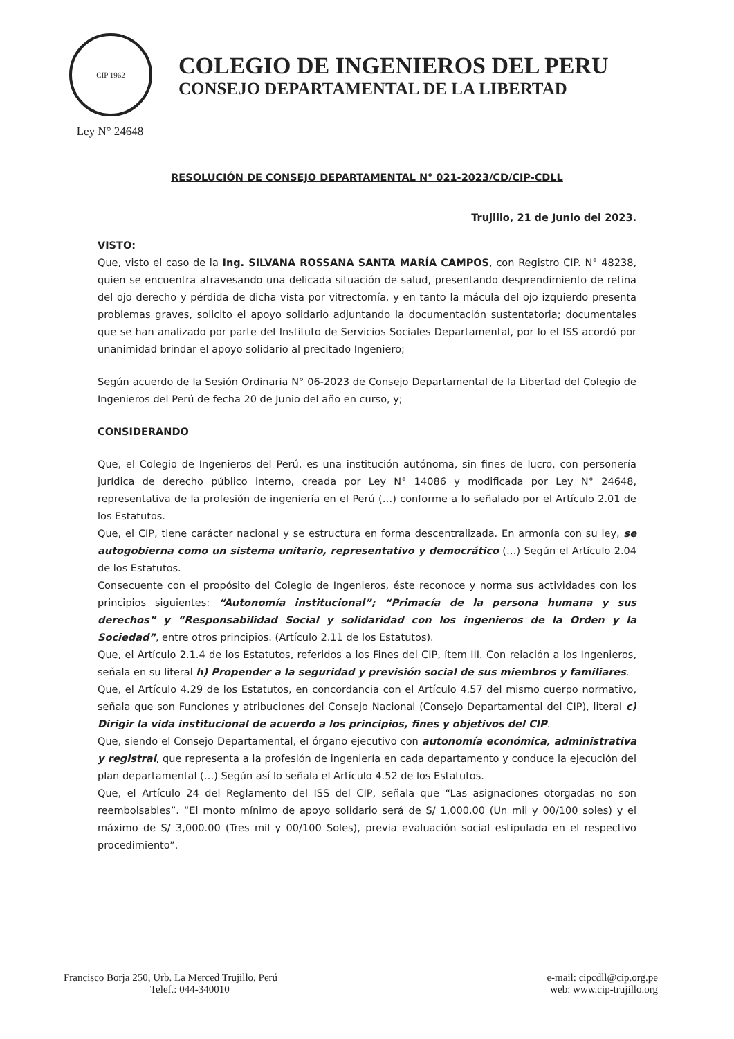CIP 1962
Ley N° 24648
COLEGIO DE INGENIEROS DEL PERU
CONSEJO DEPARTAMENTAL DE LA LIBERTAD
RESOLUCIÓN DE CONSEJO DEPARTAMENTAL N° 021-2023/CD/CIP-CDLL
Trujillo, 21 de Junio del 2023.
VISTO:
Que, visto el caso de la Ing. SILVANA ROSSANA SANTA MARÍA CAMPOS, con Registro CIP. N° 48238, quien se encuentra atravesando una delicada situación de salud, presentando desprendimiento de retina del ojo derecho y pérdida de dicha vista por vitrectomía, y en tanto la mácula del ojo izquierdo presenta problemas graves, solicito el apoyo solidario adjuntando la documentación sustentatoria; documentales que se han analizado por parte del Instituto de Servicios Sociales Departamental, por lo el ISS acordó por unanimidad brindar el apoyo solidario al precitado Ingeniero;
Según acuerdo de la Sesión Ordinaria N° 06-2023 de Consejo Departamental de la Libertad del Colegio de Ingenieros del Perú de fecha 20 de Junio del año en curso, y;
CONSIDERANDO
Que, el Colegio de Ingenieros del Perú, es una institución autónoma, sin fines de lucro, con personería jurídica de derecho público interno, creada por Ley N° 14086 y modificada por Ley N° 24648, representativa de la profesión de ingeniería en el Perú (…) conforme a lo señalado por el Artículo 2.01 de los Estatutos.
Que, el CIP, tiene carácter nacional y se estructura en forma descentralizada. En armonía con su ley, se autogobierna como un sistema unitario, representativo y democrático (…) Según el Artículo 2.04 de los Estatutos.
Consecuente con el propósito del Colegio de Ingenieros, éste reconoce y norma sus actividades con los principios siguientes: “Autonomía institucional”; “Primacía de la persona humana y sus derechos” y “Responsabilidad Social y solidaridad con los ingenieros de la Orden y la Sociedad”, entre otros principios. (Artículo 2.11 de los Estatutos).
Que, el Artículo 2.1.4 de los Estatutos, referidos a los Fines del CIP, ítem III. Con relación a los Ingenieros, señala en su literal h) Propender a la seguridad y previsión social de sus miembros y familiares.
Que, el Artículo 4.29 de los Estatutos, en concordancia con el Artículo 4.57 del mismo cuerpo normativo, señala que son Funciones y atribuciones del Consejo Nacional (Consejo Departamental del CIP), literal c) Dirigir la vida institucional de acuerdo a los principios, fines y objetivos del CIP.
Que, siendo el Consejo Departamental, el órgano ejecutivo con autonomía económica, administrativa y registral, que representa a la profesión de ingeniería en cada departamento y conduce la ejecución del plan departamental (…) Según así lo señala el Artículo 4.52 de los Estatutos.
Que, el Artículo 24 del Reglamento del ISS del CIP, señala que “Las asignaciones otorgadas no son reembolsables”. “El monto mínimo de apoyo solidario será de S/ 1,000.00 (Un mil y 00/100 soles) y el máximo de S/ 3,000.00 (Tres mil y 00/100 Soles), previa evaluación social estipulada en el respectivo procedimiento”.
Francisco Borja 250, Urb. La Merced Trujillo, Perú
Telef.: 044-340010
e-mail: cipcdll@cip.org.pe
web: www.cip-trujillo.org